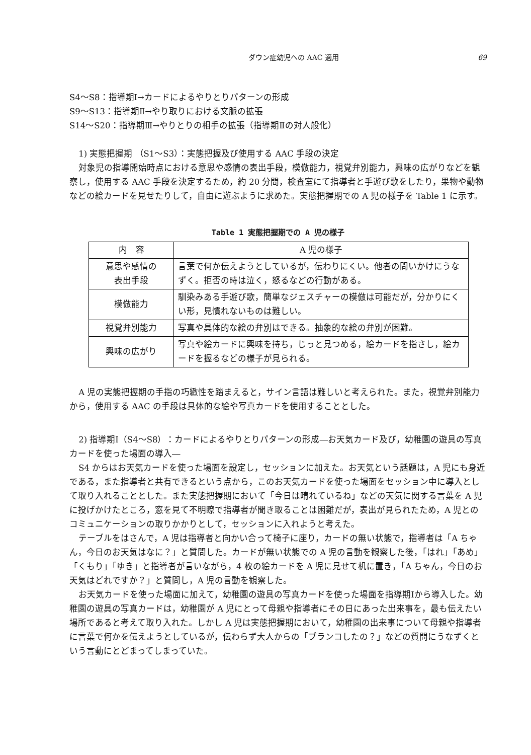ダウン症幼児への AAC 適用 69
S4〜S8：指導期Ⅰ→カードによるやりとりパターンの形成
S9〜S13：指導期Ⅱ→やり取りにおける文脈の拡張
S14〜S20：指導期Ⅲ→やりとりの相手の拡張（指導期Ⅱの対人般化）
1) 実態把握期 （S1〜S3）：実態把握及び使用する AAC 手段の決定
対象児の指導開始時点における意思や感情の表出手段，模倣能力，視覚弁別能力，興味の広がりなどを観察し，使用する AAC 手段を決定するため，約 20 分間，検査室にて指導者と手遊び歌をしたり，果物や動物などの絵カードを見せたりして，自由に遊ぶように求めた。実態把握期での A 児の様子を Table 1 に示す。
Table 1 実態把握期での A 児の様子
| 内 容 | A 児の様子 |
| --- | --- |
| 意思や感情の 表出手段 | 言葉で何か伝えようとしているが，伝わりにくい。他者の問いかけにうなずく。拒否の時は泣く，怒るなどの行動がある。 |
| 模倣能力 | 馴染みある手遊び歌，簡単なジェスチャーの模倣は可能だが，分かりにくい形，見慣れないものは難しい。 |
| 視覚弁別能力 | 写真や具体的な絵の弁別はできる。抽象的な絵の弁別が困難。 |
| 興味の広がり | 写真や絵カードに興味を持ち，じっと見つめる，絵カードを指さし，絵カードを握るなどの様子が見られる。 |
A 児の実態把握期の手指の巧緻性を踏まえると，サイン言語は難しいと考えられた。また，視覚弁別能力から，使用する AAC の手段は具体的な絵や写真カードを使用することとした。
2) 指導期Ⅰ（S4〜S8）：カードによるやりとりパターンの形成―お天気カード及び，幼稚園の遊具の写真カードを使った場面の導入―
S4 からはお天気カードを使った場面を設定し，セッションに加えた。お天気という話題は，A 児にも身近である，また指導者と共有できるという点から，このお天気カードを使った場面をセッション中に導入として取り入れることとした。また実態把握期において「今日は晴れているね」などの天気に関する言葉を A 児に投げかけたところ，窓を見て不明瞭で指導者が聞き取ることは困難だが，表出が見られたため，A 児とのコミュニケーションの取りかかりとして，セッションに入れようと考えた。
テーブルをはさんで，A 児は指導者と向かい合って椅子に座り，カードの無い状態で，指導者は「A ちゃん，今日のお天気はなに？」と質問した。カードが無い状態での A 児の言動を観察した後，「はれ」「あめ」「くもり」「ゆき」と指導者が言いながら，4 枚の絵カードを A 児に見せて机に置き，「A ちゃん，今日のお天気はどれですか？」と質問し，A 児の言動を観察した。
お天気カードを使った場面に加えて，幼稚園の遊具の写真カードを使った場面を指導期Ⅰから導入した。幼稚園の遊具の写真カードは，幼稚園が A 児にとって母親や指導者にその日にあった出来事を，最も伝えたい場所であると考えて取り入れた。しかし A 児は実態把握期において，幼稚園の出来事について母親や指導者に言葉で何かを伝えようとしているが，伝わらず大人からの「ブランコしたの？」などの質問にうなずくという言動にとどまってしまっていた。